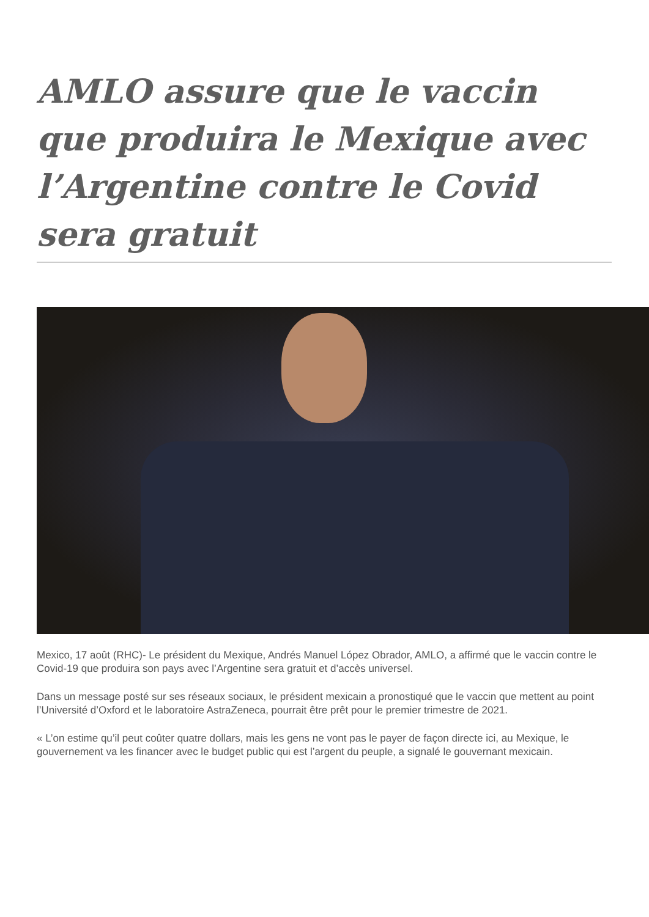AMLO assure que le vaccin que produira le Mexique avec l’Argentine contre le Covid sera gratuit
Mexico, 17 août (RHC)- Le président du Mexique, Andrés Manuel López Obrador, AMLO, a affirmé que le vaccin contre le Covid-19 que produira son pays avec l’Argentine sera gratuit et d’accès universel.
Dans un message posté sur ses réseaux sociaux, le président mexicain a pronostiqué que le vaccin que mettent au point l’Université d’Oxford et le laboratoire AstraZeneca, pourrait être prêt pour le premier trimestre de 2021.
« L’on estime qu’il peut coûter quatre dollars, mais les gens ne vont pas le payer de façon directe ici, au Mexique, le gouvernement va les financer avec le budget public qui est l’argent du peuple, a signalé le gouvernant mexicain.